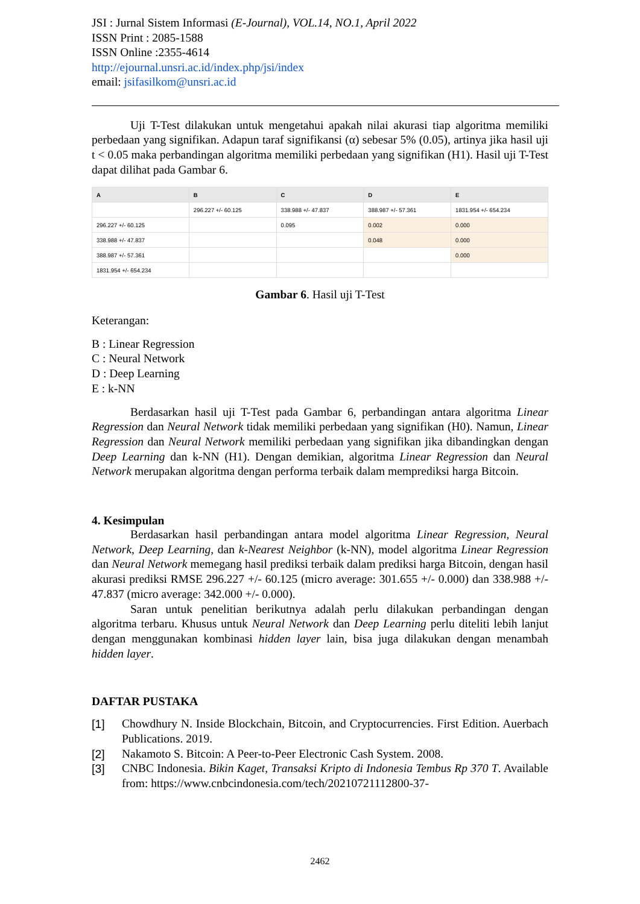JSI : Jurnal Sistem Informasi (E-Journal), VOL.14, NO.1, April 2022
ISSN Print : 2085-1588
ISSN Online :2355-4614
http://ejournal.unsri.ac.id/index.php/jsi/index
email: jsifasilkom@unsri.ac.id
Uji T-Test dilakukan untuk mengetahui apakah nilai akurasi tiap algoritma memiliki perbedaan yang signifikan. Adapun taraf signifikansi (α) sebesar 5% (0.05), artinya jika hasil uji t < 0.05 maka perbandingan algoritma memiliki perbedaan yang signifikan (H1). Hasil uji T-Test dapat dilihat pada Gambar 6.
| A | B | C | D | E |
| --- | --- | --- | --- | --- |
| | 296.227 +/- 60.125 | 338.988 +/- 47.837 | 388.987 +/- 57.361 | 1831.954 +/- 654.234 |
| 296.227 +/- 60.125 | | 0.095 | 0.002 | 0.000 |
| 338.988 +/- 47.837 | | | 0.048 | 0.000 |
| 388.987 +/- 57.361 | | | | 0.000 |
| 1831.954 +/- 654.234 | | | | |
Gambar 6. Hasil uji T-Test
Keterangan:
B : Linear Regression
C : Neural Network
D : Deep Learning
E : k-NN
Berdasarkan hasil uji T-Test pada Gambar 6, perbandingan antara algoritma Linear Regression dan Neural Network tidak memiliki perbedaan yang signifikan (H0). Namun, Linear Regression dan Neural Network memiliki perbedaan yang signifikan jika dibandingkan dengan Deep Learning dan k-NN (H1). Dengan demikian, algoritma Linear Regression dan Neural Network merupakan algoritma dengan performa terbaik dalam memprediksi harga Bitcoin.
4. Kesimpulan
Berdasarkan hasil perbandingan antara model algoritma Linear Regression, Neural Network, Deep Learning, dan k-Nearest Neighbor (k-NN), model algoritma Linear Regression dan Neural Network memegang hasil prediksi terbaik dalam prediksi harga Bitcoin, dengan hasil akurasi prediksi RMSE 296.227 +/- 60.125 (micro average: 301.655 +/- 0.000) dan 338.988 +/- 47.837 (micro average: 342.000 +/- 0.000).
Saran untuk penelitian berikutnya adalah perlu dilakukan perbandingan dengan algoritma terbaru. Khusus untuk Neural Network dan Deep Learning perlu diteliti lebih lanjut dengan menggunakan kombinasi hidden layer lain, bisa juga dilakukan dengan menambah hidden layer.
DAFTAR PUSTAKA
[1] Chowdhury N. Inside Blockchain, Bitcoin, and Cryptocurrencies. First Edition. Auerbach Publications. 2019.
[2] Nakamoto S. Bitcoin: A Peer-to-Peer Electronic Cash System. 2008.
[3] CNBC Indonesia. Bikin Kaget, Transaksi Kripto di Indonesia Tembus Rp 370 T. Available from: https://www.cnbcindonesia.com/tech/20210721112800-37-
2462